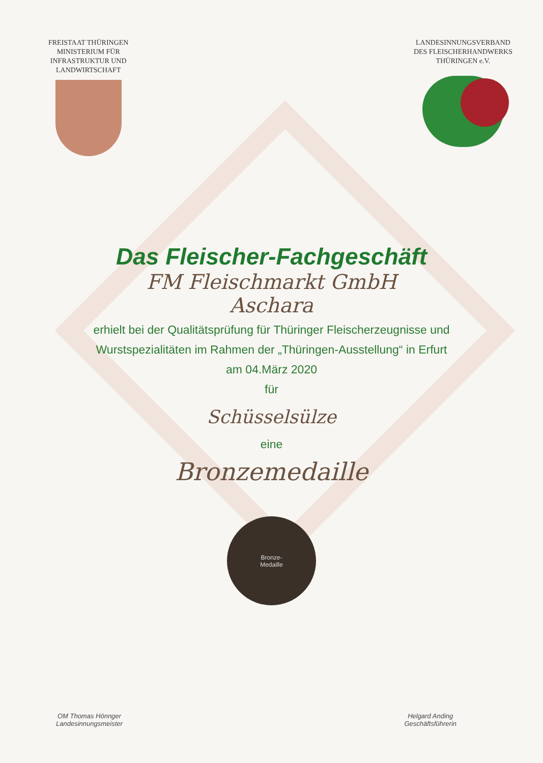FREISTAAT THÜRINGEN
MINISTERIUM FÜR
INFRASTRUKTUR UND
LANDWIRTSCHAFT
LANDESINNUNGSVERBAND
DES FLEISCHERHANDWERKS
THÜRINGEN e.V.
Das Fleischer-Fachgeschäft
FM Fleischmarkt GmbH
Aschara
erhielt bei der Qualitätsprüfung für Thüringer Fleischerzeugnisse und
Wurstspezialitäten im Rahmen der „Thüringen-Ausstellung“ in Erfurt
am 04.März 2020
für
Schüsselsülze
eine
Bronzemedaille
Bronze-
Medaille
OM Thomas Hönnger
Landesinnungsmeister
Helgard Anding
Geschäftsführerin